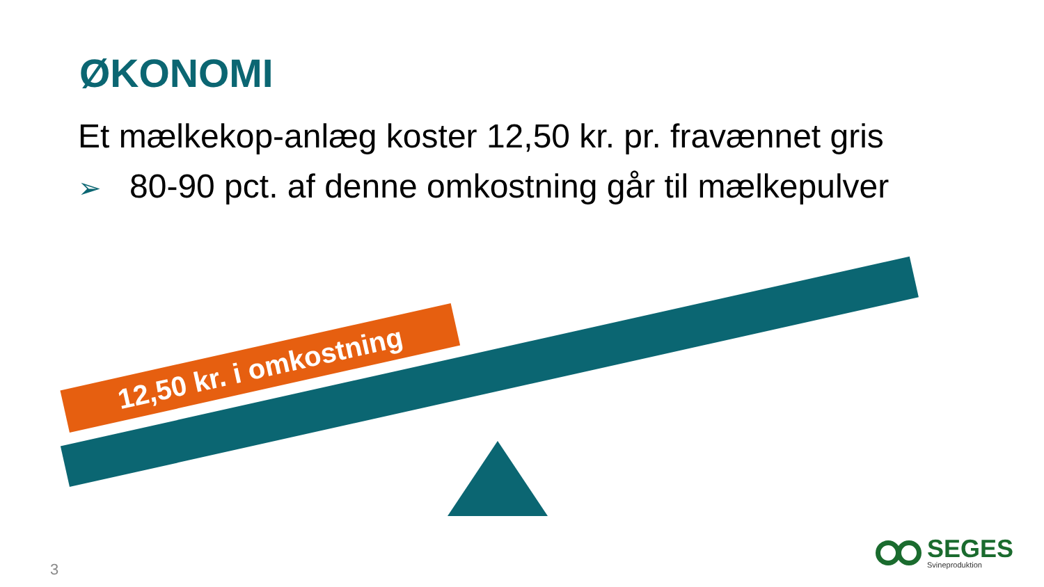ØKONOMI
Et mælkekop-anlæg koster 12,50 kr. pr. fravænnet gris
➢ 80-90 pct. af denne omkostning går til mælkepulver
12,50 kr. i omkostning
3
SEGES
Svineproduktion